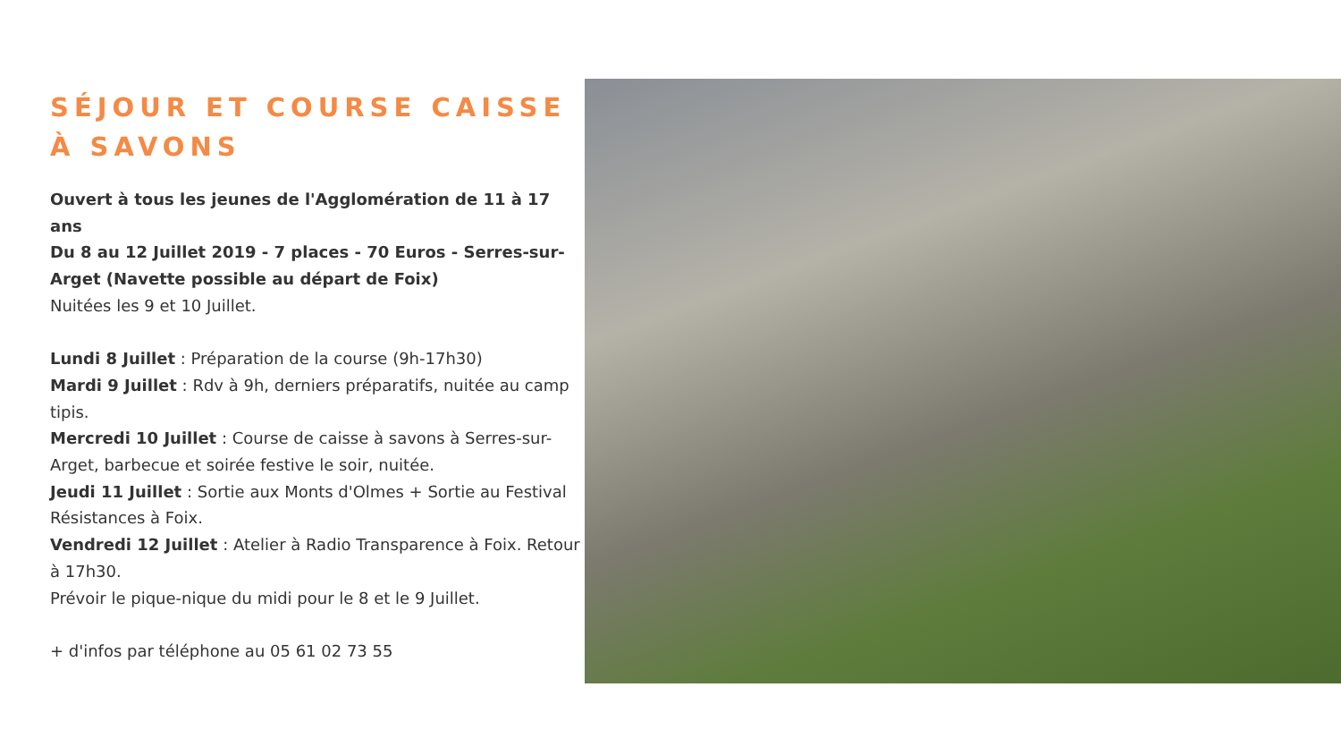SÉJOUR ET COURSE CAISSE À SAVONS
Ouvert à tous les jeunes de l'Agglomération de 11 à 17 ans
Du 8 au 12 Juillet 2019 - 7 places - 70 Euros - Serres-sur-Arget (Navette possible au départ de Foix)
Nuitées les 9 et 10 Juillet.
Lundi 8 Juillet : Préparation de la course (9h-17h30)
Mardi 9 Juillet : Rdv à 9h, derniers préparatifs, nuitée au camp tipis.
Mercredi 10 Juillet : Course de caisse à savons à Serres-sur-Arget, barbecue et soirée festive le soir, nuitée.
Jeudi 11 Juillet : Sortie aux Monts d'Olmes + Sortie au Festival Résistances à Foix.
Vendredi 12 Juillet : Atelier à Radio Transparence à Foix. Retour à 17h30.
Prévoir le pique-nique du midi pour le 8 et le 9 Juillet.
+ d'infos par téléphone au 05 61 02 73 55